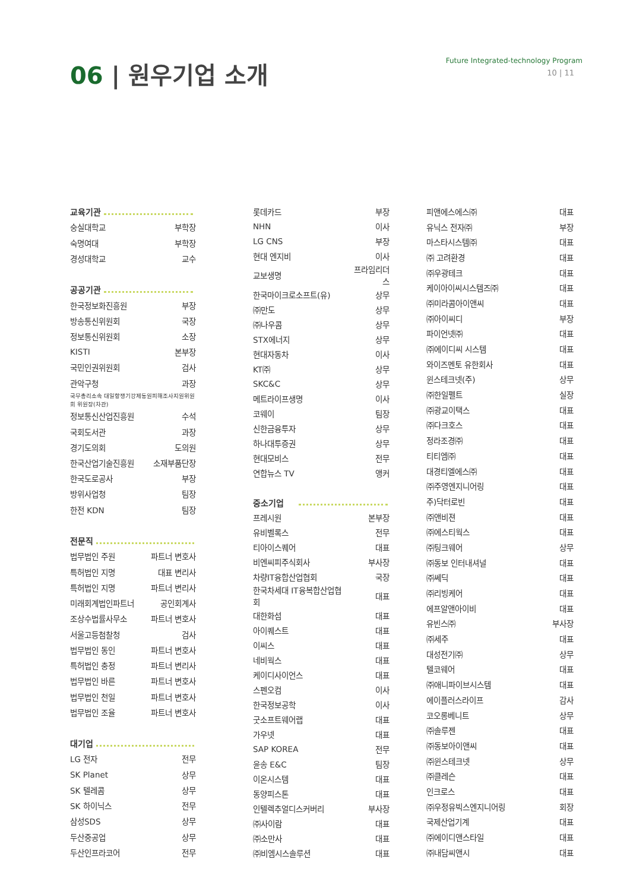06 | 원우기업 소개
Future Integrated-technology Program
10 | 11
| 교육기관 | |
| --- | --- |
| 숭실대학교 | 부학장 |
| 숙명여대 | 부학장 |
| 경성대학교 | 교수 |
| 공공기관 | |
| 한국정보화진흥원 | 부장 |
| 방송통신위원회 | 국장 |
| 정보통신위원회 | 소장 |
| KISTI | 본부장 |
| 국민인권위원회 | 검사 |
| 관악구청 | 과장 |
| 국무총리소속 대일항쟁기강제동원피해조사지원위원회 위원장(차관) | |
| 정보통신산업진흥원 | 수석 |
| 국회도서관 | 과장 |
| 경기도의회 | 도의원 |
| 한국산업기술진흥원 | 소재부품단장 |
| 한국도로공사 | 부장 |
| 방위사업청 | 팀장 |
| 한전 KDN | 팀장 |
| 전문직 | |
| 법무법인 주원 | 파트너 변호사 |
| 특허법인 지명 | 대표 변리사 |
| 특허법인 지명 | 파트너 변리사 |
| 미래회계법인파트너 | 공인회계사 |
| 조상수법률사무소 | 파트너 변호사 |
| 서울고등첨찰청 | 검사 |
| 법무법인 동인 | 파트너 변호사 |
| 특허법인 충정 | 파트너 변리사 |
| 법무법인 바른 | 파트너 변호사 |
| 법무법인 천일 | 파트너 변호사 |
| 법무법인 조율 | 파트너 변호사 |
| 대기업 | |
| LG 전자 | 전무 |
| SK Planet | 상무 |
| SK 텔레콤 | 상무 |
| SK 하이닉스 | 전무 |
| 삼성SDS | 상무 |
| 두산중공업 | 상무 |
| 두산인프라코어 | 전무 |
| 롯데카드 | 부장 |
| NHN | 이사 |
| LG CNS | 부장 |
| 현대 엔지비 | 이사 |
| 교보생명 | 프라임리더스 |
| 한국마이크로소프트(유) | 상무 |
| ㈜만도 | 상무 |
| ㈜나우콤 | 상무 |
| STX에너지 | 상무 |
| 현대자동차 | 이사 |
| KT㈜ | 상무 |
| SKC&C | 상무 |
| 메트라이프생명 | 이사 |
| 코웨이 | 팀장 |
| 신한금융투자 | 상무 |
| 하나대투증권 | 상무 |
| 현대모비스 | 전무 |
| 연합뉴스 TV | 앵커 |
| 중소기업 | |
| 프레시원 | 본부장 |
| 유비벨록스 | 전무 |
| 티아이스퀘어 | 대표 |
| 비엔씨피주식회사 | 부사장 |
| 차량IT융합산업협회 | 국장 |
| 한국차세대 IT융복합산업협회 | 대표 |
| 대한화섬 | 대표 |
| 아이퀘스트 | 대표 |
| 이씨스 | 대표 |
| 네비웍스 | 대표 |
| 케이디사이언스 | 대표 |
| 스펜오컴 | 이사 |
| 한국정보공학 | 이사 |
| 굿소프트웨어랩 | 대표 |
| 가우넷 | 대표 |
| SAP KOREA | 전무 |
| 윤송 E&C | 팀장 |
| 이온시스템 | 대표 |
| 동양피스톤 | 대표 |
| 인텔렉추얼디스커버리 | 부사장 |
| ㈜사이람 | 대표 |
| ㈜소만사 | 대표 |
| ㈜비엠시스솔루션 | 대표 |
| 피앤에스에스㈜ | 대표 |
| 유닉스 전자㈜ | 부장 |
| 마스타시스템㈜ | 대표 |
| ㈜ 고려환경 | 대표 |
| ㈜우광테크 | 대표 |
| 케이아이씨시스템즈㈜ | 대표 |
| ㈜미라콤아이앤씨 | 대표 |
| ㈜아이씨디 | 부장 |
| 파이언넷㈜ | 대표 |
| ㈜에이디씨 시스템 | 대표 |
| 와이즈멘토 유한회사 | 대표 |
| 윈스테크넷(주) | 상무 |
| ㈜한일펠트 | 실장 |
| ㈜광교이택스 | 대표 |
| ㈜다크호스 | 대표 |
| 정라조경㈜ | 대표 |
| 티티엠㈜ | 대표 |
| 대경티엘에스㈜ | 대표 |
| ㈜주영엔지니어링 | 대표 |
| 주)닥터로빈 | 대표 |
| ㈜앤비젼 | 대표 |
| ㈜에스티웍스 | 대표 |
| ㈜팅크웨어 | 상무 |
| ㈜동보 인터내셔널 | 대표 |
| ㈜쎄딕 | 대표 |
| ㈜리빙케어 | 대표 |
| 에프알앤아이비 | 대표 |
| 유빈스㈜ | 부사장 |
| ㈜세주 | 대표 |
| 대성전기㈜ | 상무 |
| 텔코웨어 | 대표 |
| ㈜애니파이브시스템 | 대표 |
| 에이플러스라이프 | 감사 |
| 코오롱베니트 | 상무 |
| ㈜솔루젠 | 대표 |
| ㈜동보아이앤씨 | 대표 |
| ㈜윈스테크넷 | 상무 |
| ㈜클레슨 | 대표 |
| 인크로스 | 대표 |
| ㈜우정유빅스엔지니어링 | 회장 |
| 국제산업기계 | 대표 |
| ㈜에이디앤스타일 | 대표 |
| ㈜내담씨앤시 | 대표 |